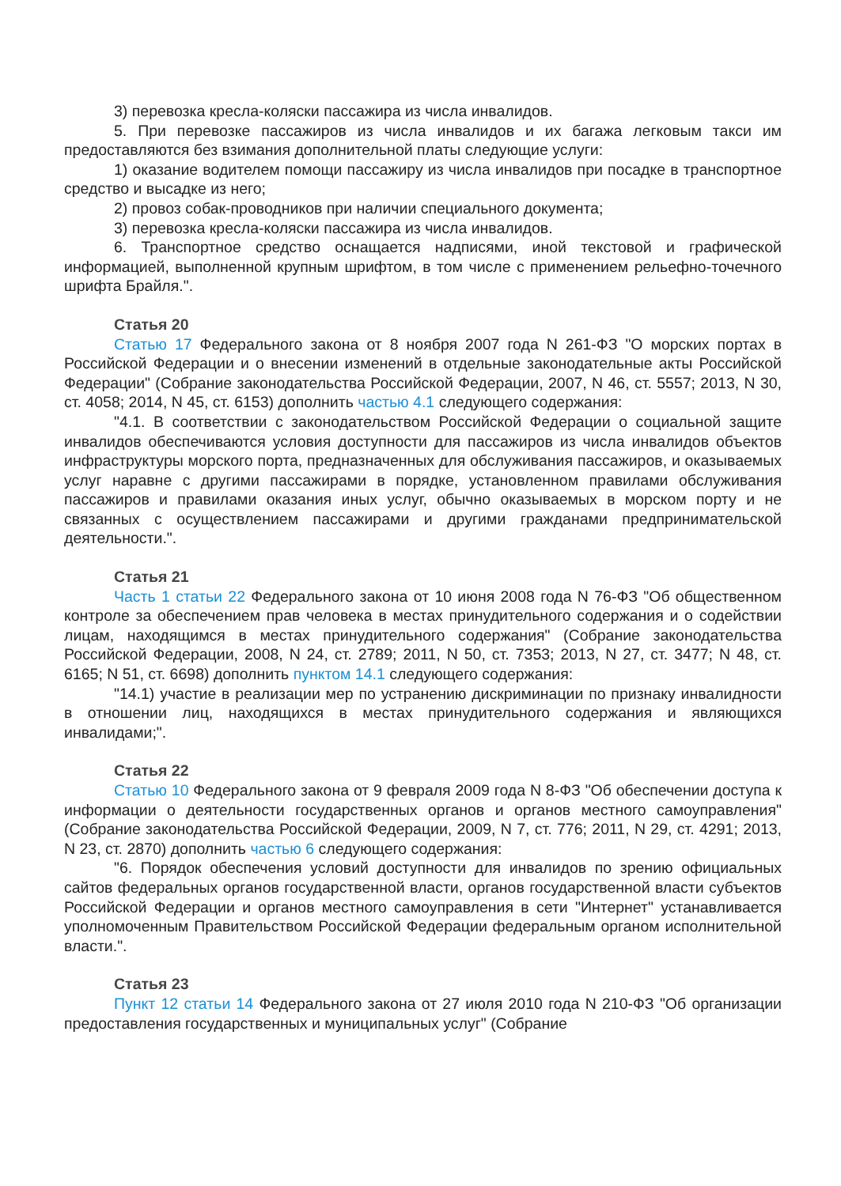3) перевозка кресла-коляски пассажира из числа инвалидов.
5. При перевозке пассажиров из числа инвалидов и их багажа легковым такси им предоставляются без взимания дополнительной платы следующие услуги:
1) оказание водителем помощи пассажиру из числа инвалидов при посадке в транспортное средство и высадке из него;
2) провоз собак-проводников при наличии специального документа;
3) перевозка кресла-коляски пассажира из числа инвалидов.
6. Транспортное средство оснащается надписями, иной текстовой и графической информацией, выполненной крупным шрифтом, в том числе с применением рельефно-точечного шрифта Брайля.".
Статья 20
Статью 17 Федерального закона от 8 ноября 2007 года N 261-ФЗ "О морских портах в Российской Федерации и о внесении изменений в отдельные законодательные акты Российской Федерации" (Собрание законодательства Российской Федерации, 2007, N 46, ст. 5557; 2013, N 30, ст. 4058; 2014, N 45, ст. 6153) дополнить частью 4.1 следующего содержания:
"4.1. В соответствии с законодательством Российской Федерации о социальной защите инвалидов обеспечиваются условия доступности для пассажиров из числа инвалидов объектов инфраструктуры морского порта, предназначенных для обслуживания пассажиров, и оказываемых услуг наравне с другими пассажирами в порядке, установленном правилами обслуживания пассажиров и правилами оказания иных услуг, обычно оказываемых в морском порту и не связанных с осуществлением пассажирами и другими гражданами предпринимательской деятельности.".
Статья 21
Часть 1 статьи 22 Федерального закона от 10 июня 2008 года N 76-ФЗ "Об общественном контроле за обеспечением прав человека в местах принудительного содержания и о содействии лицам, находящимся в местах принудительного содержания" (Собрание законодательства Российской Федерации, 2008, N 24, ст. 2789; 2011, N 50, ст. 7353; 2013, N 27, ст. 3477; N 48, ст. 6165; N 51, ст. 6698) дополнить пунктом 14.1 следующего содержания:
"14.1) участие в реализации мер по устранению дискриминации по признаку инвалидности в отношении лиц, находящихся в местах принудительного содержания и являющихся инвалидами;".
Статья 22
Статью 10 Федерального закона от 9 февраля 2009 года N 8-ФЗ "Об обеспечении доступа к информации о деятельности государственных органов и органов местного самоуправления" (Собрание законодательства Российской Федерации, 2009, N 7, ст. 776; 2011, N 29, ст. 4291; 2013, N 23, ст. 2870) дополнить частью 6 следующего содержания:
"6. Порядок обеспечения условий доступности для инвалидов по зрению официальных сайтов федеральных органов государственной власти, органов государственной власти субъектов Российской Федерации и органов местного самоуправления в сети "Интернет" устанавливается уполномоченным Правительством Российской Федерации федеральным органом исполнительной власти.".
Статья 23
Пункт 12 статьи 14 Федерального закона от 27 июля 2010 года N 210-ФЗ "Об организации предоставления государственных и муниципальных услуг" (Собрание